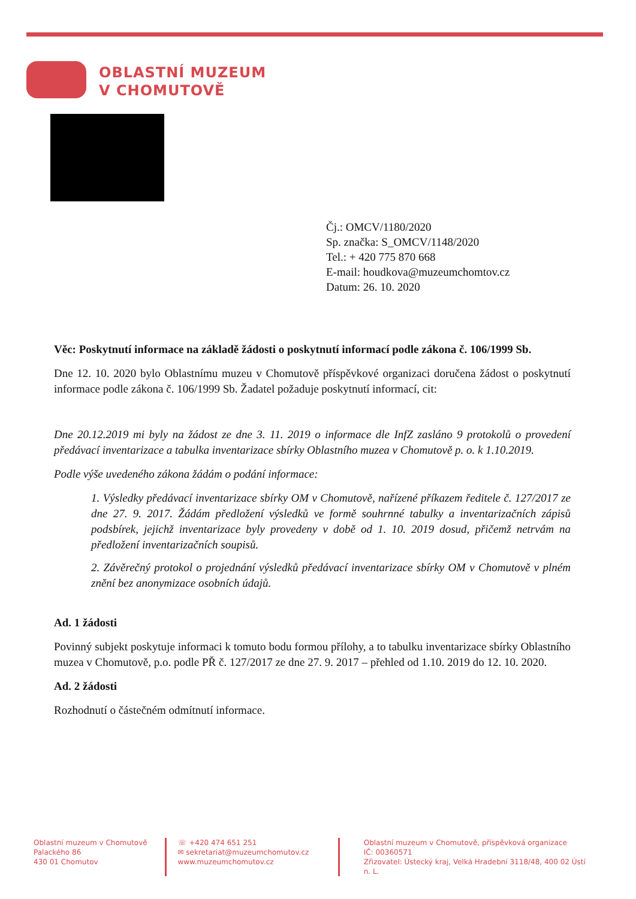OBLASTNÍ MUZEUM
V CHOMUTOVĚ
Čj.: OMCV/1180/2020
Sp. značka: S_OMCV/1148/2020
Tel.: + 420 775 870 668
E-mail: houdkova@muzeumchomtov.cz
Datum: 26. 10. 2020
Věc: Poskytnutí informace na základě žádosti o poskytnutí informací podle zákona č. 106/1999 Sb.
Dne 12. 10. 2020 bylo Oblastnímu muzeu v Chomutově příspěvkové organizaci doručena žádost o poskytnutí informace podle zákona č. 106/1999 Sb. Žadatel požaduje poskytnutí informací, cit:
Dne 20.12.2019 mi byly na žádost ze dne 3. 11. 2019 o informace dle InfZ zasláno 9 protokolů o provedení předávací inventarizace a tabulka inventarizace sbírky Oblastního muzea v Chomutově p. o. k 1.10.2019.
Podle výše uvedeného zákona žádám o podání informace:
1. Výsledky předávací inventarizace sbírky OM v Chomutově, nařízené příkazem ředitele č. 127/2017 ze dne 27. 9. 2017. Žádám předložení výsledků ve formě souhrnné tabulky a inventarizačních zápisů podsbírek, jejichž inventarizace byly provedeny v době od 1. 10. 2019 dosud, přičemž netrvám na předložení inventarizačních soupisů.
2. Závěrečný protokol o projednání výsledků předávací inventarizace sbírky OM v Chomutově v plném znění bez anonymizace osobních údajů.
Ad. 1 žádosti
Povinný subjekt poskytuje informaci k tomuto bodu formou přílohy, a to tabulku inventarizace sbírky Oblastního muzea v Chomutově, p.o. podle PŘ č. 127/2017 ze dne 27. 9. 2017 – přehled od 1.10. 2019 do 12. 10. 2020.
Ad. 2 žádosti
Rozhodnutí o částečném odmítnutí informace.
Oblastní muzeum v Chomutově
Palackého 86
430 01 Chomutov
☏ +420 474 651 251
✉ sekretariat@muzeumchomutov.cz
www.muzeumchomutov.cz
Oblastní muzeum v Chomutově, příspěvková organizace
IČ: 00360571
Zřizovatel: Ústecký kraj, Velká Hradební 3118/48, 400 02 Ústí n. L.